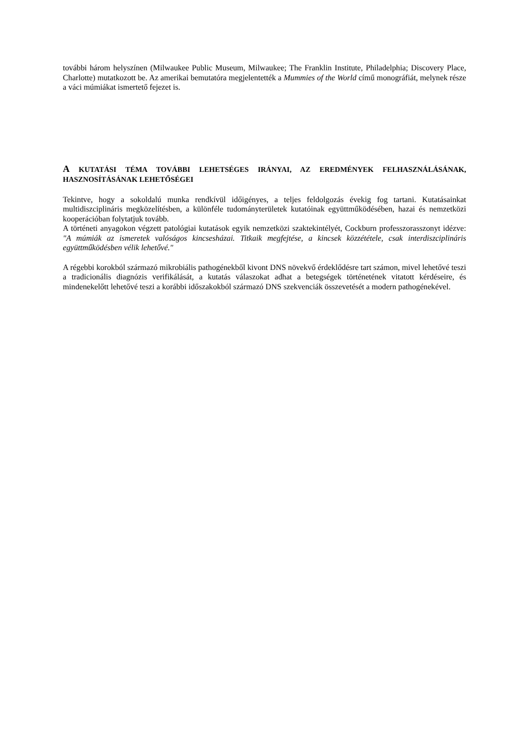további három helyszínen (Milwaukee Public Museum, Milwaukee; The Franklin Institute, Philadelphia; Discovery Place, Charlotte) mutatkozott be. Az amerikai bemutatóra megjelentették a Mummies of the World című monográfiát, melynek része a váci múmiákat ismertető fejezet is.
A KUTATÁSI TÉMA TOVÁBBI LEHETSÉGES IRÁNYAI, AZ EREDMÉNYEK FELHASZNÁLÁSÁNAK, HASZNOSÍTÁSÁNAK LEHETŐSÉGEI
Tekintve, hogy a sokoldalú munka rendkívül időigényes, a teljes feldolgozás évekig fog tartani. Kutatásainkat multidiszciplináris megközelítésben, a különféle tudományterületek kutatóinak együttműködésében, hazai és nemzetközi kooperációban folytatjuk tovább.
A történeti anyagokon végzett patológiai kutatások egyik nemzetközi szaktekintélyét, Cockburn professzorasszonyt idézve: "A múmiák az ismeretek valóságos kincsesházai. Titkaik megfejtése, a kincsek közzététele, csak interdiszciplináris együttműködésben vélik lehetővé."
A régebbi korokból származó mikrobiális pathogénekből kivont DNS növekvő érdeklődésre tart számon, mivel lehetővé teszi a tradicionális diagnózis verifikálását, a kutatás válaszokat adhat a betegségek történetének vitatott kérdéseire, és mindenekelőtt lehetővé teszi a korábbi időszakokból származó DNS szekvenciák összevetését a modern pathogénekével.